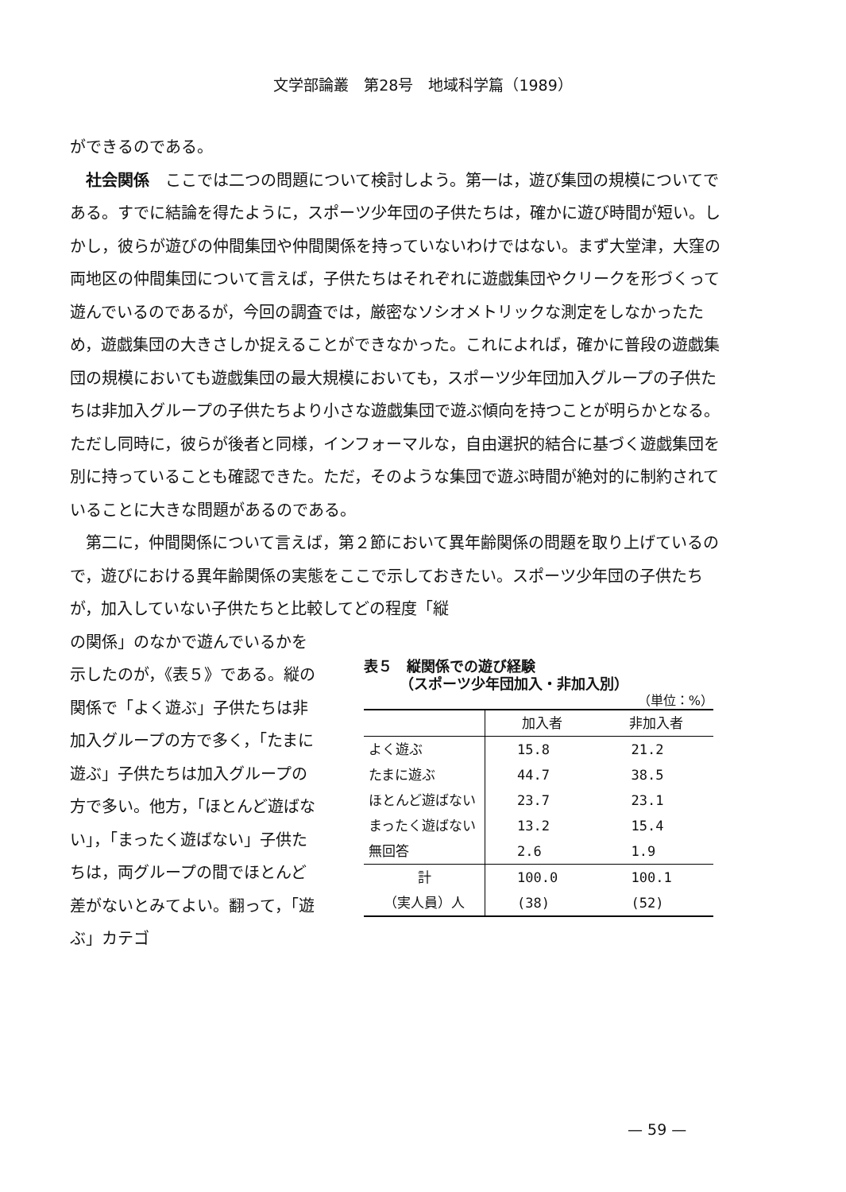文学部論叢　第28号　地域科学篇（1989）
ができるのである。
　社会関係　ここでは二つの問題について検討しよう。第一は，遊び集団の規模についてである。すでに結論を得たように，スポーツ少年団の子供たちは，確かに遊び時間が短い。しかし，彼らが遊びの仲間集団や仲間関係を持っていないわけではない。まず大堂津，大窪の両地区の仲間集団について言えば，子供たちはそれぞれに遊戯集団やクリークを形づくって遊んでいるのであるが，今回の調査では，厳密なソシオメトリックな測定をしなかったため，遊戯集団の大きさしか捉えることができなかった。これによれば，確かに普段の遊戯集団の規模においても遊戯集団の最大規模においても，スポーツ少年団加入グループの子供たちは非加入グループの子供たちより小さな遊戯集団で遊ぶ傾向を持つことが明らかとなる。ただし同時に，彼らが後者と同様，インフォーマルな，自由選択的結合に基づく遊戯集団を別に持っていることも確認できた。ただ，そのような集団で遊ぶ時間が絶対的に制約されていることに大きな問題があるのである。
　第二に，仲間関係について言えば，第２節において異年齢関係の問題を取り上げているので，遊びにおける異年齢関係の実態をここで示しておきたい。スポーツ少年団の子供たちが，加入していない子供たちと比較してどの程度「縦
の関係」のなかで遊んでいるかを示したのが，《表５》である。縦の関係で「よく遊ぶ」子供たちは非加入グループの方で多く，「たまに遊ぶ」子供たちは加入グループの方で多い。他方，「ほとんど遊ばない」，「まったく遊ばない」子供たちは，両グループの間でほとんど差がないとみてよい。翻って，「遊ぶ」カテゴ
表５　縦関係での遊び経験
　　　（スポーツ少年団加入・非加入別）
（単位：%）
| | 加入者 | 非加入者 |
| --- | --- | --- |
| よく遊ぶ | 15.8 | 21.2 |
| たまに遊ぶ | 44.7 | 38.5 |
| ほとんど遊ばない | 23.7 | 23.1 |
| まったく遊ばない | 13.2 | 15.4 |
| 無回答 | 2.6 | 1.9 |
| 計 | 100.0 | 100.1 |
| （実人員）人 | (38) | (52) |
— 59 —